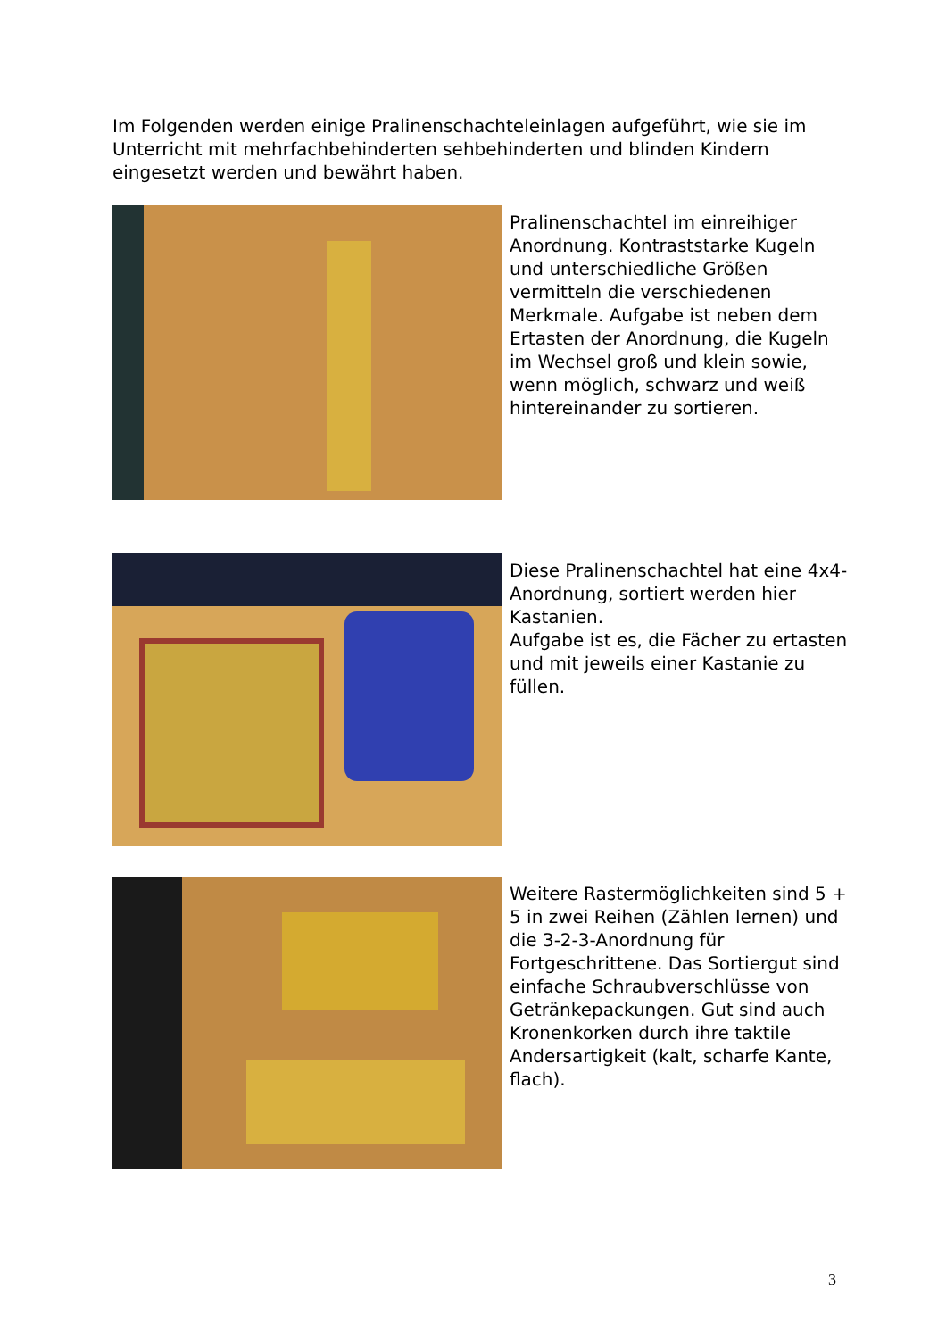Im Folgenden werden einige Pralinenschachteleinlagen aufgeführt, wie sie im Unterricht mit mehrfachbehinderten sehbehinderten und blinden Kindern eingesetzt werden und bewährt haben.
Pralinenschachtel im einreihiger Anordnung. Kontraststarke Kugeln und unterschiedliche Größen vermitteln die verschiedenen Merkmale. Aufgabe ist neben dem Ertasten der Anordnung, die Kugeln im Wechsel groß und klein sowie, wenn möglich, schwarz und weiß hintereinander zu sortieren.
Diese Pralinenschachtel hat eine 4x4-Anordnung, sortiert werden hier Kastanien.
Aufgabe ist es, die Fächer zu ertasten und mit jeweils einer Kastanie zu füllen.
Weitere Rastermöglichkeiten sind 5 + 5 in zwei Reihen (Zählen lernen) und die 3-2-3-Anordnung für Fortgeschrittene. Das Sortiergut sind einfache Schraubverschlüsse von Getränkepackungen. Gut sind auch Kronenkorken durch ihre taktile Andersartigkeit (kalt, scharfe Kante, flach).
3